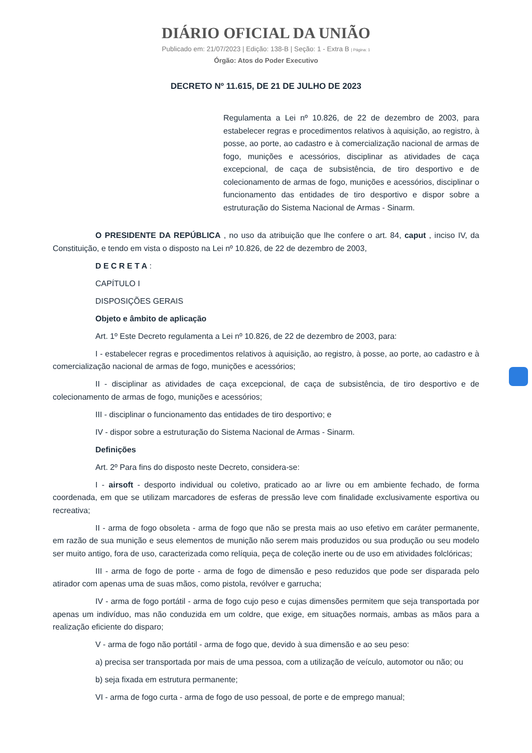DIÁRIO OFICIAL DA UNIÃO
Publicado em: 21/07/2023 | Edição: 138-B | Seção: 1 - Extra B | Página: 1
Órgão: Atos do Poder Executivo
DECRETO Nº 11.615, DE 21 DE JULHO DE 2023
Regulamenta a Lei nº 10.826, de 22 de dezembro de 2003, para estabelecer regras e procedimentos relativos à aquisição, ao registro, à posse, ao porte, ao cadastro e à comercialização nacional de armas de fogo, munições e acessórios, disciplinar as atividades de caça excepcional, de caça de subsistência, de tiro desportivo e de colecionamento de armas de fogo, munições e acessórios, disciplinar o funcionamento das entidades de tiro desportivo e dispor sobre a estruturação do Sistema Nacional de Armas - Sinarm.
O PRESIDENTE DA REPÚBLICA , no uso da atribuição que lhe confere o art. 84, caput , inciso IV, da Constituição, e tendo em vista o disposto na Lei nº 10.826, de 22 de dezembro de 2003,
D E C R E T A :
CAPÍTULO I
DISPOSIÇÕES GERAIS
Objeto e âmbito de aplicação
Art. 1º Este Decreto regulamenta a Lei nº 10.826, de 22 de dezembro de 2003, para:
I - estabelecer regras e procedimentos relativos à aquisição, ao registro, à posse, ao porte, ao cadastro e à comercialização nacional de armas de fogo, munições e acessórios;
II - disciplinar as atividades de caça excepcional, de caça de subsistência, de tiro desportivo e de colecionamento de armas de fogo, munições e acessórios;
III - disciplinar o funcionamento das entidades de tiro desportivo; e
IV - dispor sobre a estruturação do Sistema Nacional de Armas - Sinarm.
Definições
Art. 2º Para fins do disposto neste Decreto, considera-se:
I - airsoft - desporto individual ou coletivo, praticado ao ar livre ou em ambiente fechado, de forma coordenada, em que se utilizam marcadores de esferas de pressão leve com finalidade exclusivamente esportiva ou recreativa;
II - arma de fogo obsoleta - arma de fogo que não se presta mais ao uso efetivo em caráter permanente, em razão de sua munição e seus elementos de munição não serem mais produzidos ou sua produção ou seu modelo ser muito antigo, fora de uso, caracterizada como relíquia, peça de coleção inerte ou de uso em atividades folclóricas;
III - arma de fogo de porte - arma de fogo de dimensão e peso reduzidos que pode ser disparada pelo atirador com apenas uma de suas mãos, como pistola, revólver e garrucha;
IV - arma de fogo portátil - arma de fogo cujo peso e cujas dimensões permitem que seja transportada por apenas um indivíduo, mas não conduzida em um coldre, que exige, em situações normais, ambas as mãos para a realização eficiente do disparo;
V - arma de fogo não portátil - arma de fogo que, devido à sua dimensão e ao seu peso:
a) precisa ser transportada por mais de uma pessoa, com a utilização de veículo, automotor ou não; ou
b) seja fixada em estrutura permanente;
VI - arma de fogo curta - arma de fogo de uso pessoal, de porte e de emprego manual;